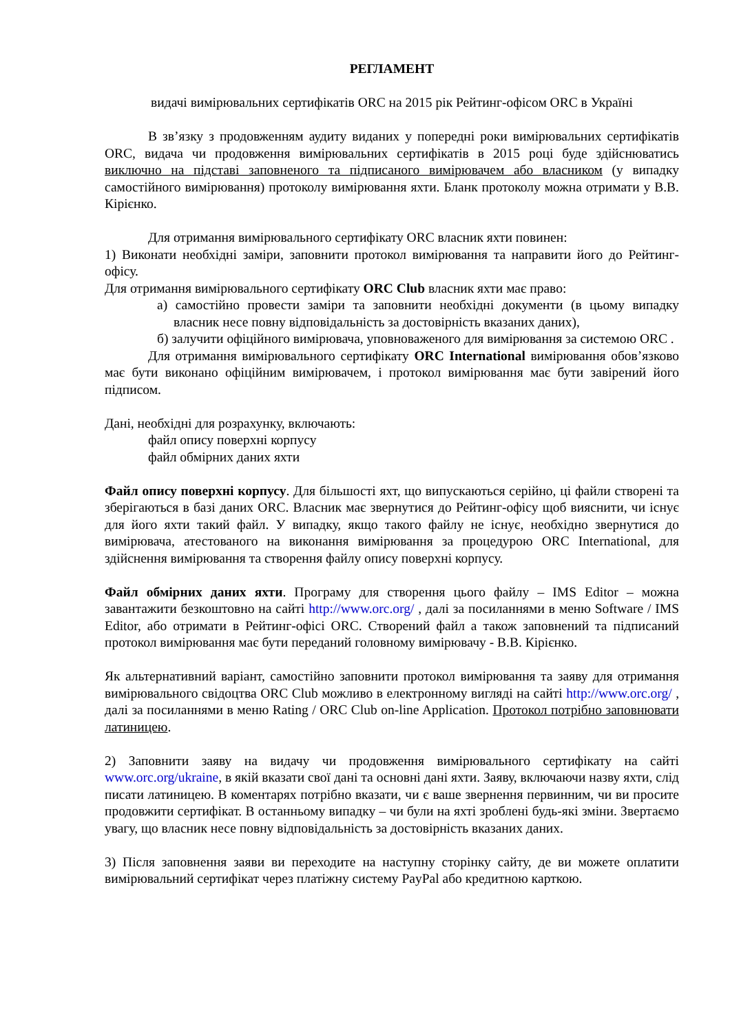РЕГЛАМЕНТ
видачі вимірювальних сертифікатів ORC на 2015 рік Рейтинг-офісом ORC в Україні
В зв’язку з продовженням аудиту виданих у попередні роки вимірювальних сертифікатів ORC, видача чи продовження вимірювальних сертифікатів в 2015 році буде здійснюватись виключно на підставі заповненого та підписаного вимірювачем або власником (у випадку самостійного вимірювання) протоколу вимірювання яхти. Бланк протоколу можна отримати у В.В. Кірієнко.
Для отримання вимірювального сертифікату ORC власник яхти повинен:
1) Виконати необхідні заміри, заповнити протокол вимірювання та направити його до Рейтинг-офісу.
Для отримання вимірювального сертифікату ORC Club власник яхти має право:
а) самостійно провести заміри та заповнити необхідні документи (в цьому випадку власник несе повну відповідальність за достовірність вказаних даних),
б) залучити офіційного вимірювача, уповноваженого для вимірювання за системою ORC .
Для отримання вимірювального сертифікату ORC International вимірювання обов’язково має бути виконано офіційним вимірювачем, і протокол вимірювання має бути завірений його підписом.
Дані, необхідні для розрахунку, включають:
файл опису поверхні корпусу
файл обмірних даних яхти
Файл опису поверхні корпусу. Для більшості яхт, що випускаються серійно, ці файли створені та зберігаються в базі даних ORC. Власник має звернутися до Рейтинг-офісу щоб вияснити, чи існує для його яхти такий файл. У випадку, якщо такого файлу не існує, необхідно звернутися до вимірювача, атестованого на виконання вимірювання за процедурою ORC International, для здійснення вимірювання та створення файлу опису поверхні корпусу.
Файл обмірних даних яхти. Програму для створення цього файлу – IMS Editor – можна завантажити безкоштовно на сайті http://www.orc.org/ , далі за посиланнями в меню Software / IMS Editor, або отримати в Рейтинг-офісі ORC. Створений файл а також заповнений та підписаний протокол вимірювання має бути переданий головному вимірювачу - В.В. Кірієнко.
Як альтернативний варіант, самостійно заповнити протокол вимірювання та заяву для отримання вимірювального свідоцтва ORC Club можливо в електронному вигляді на сайті http://www.orc.org/ , далі за посиланнями в меню Rating / ORC Club on-line Application. Протокол потрібно заповнювати латиницею.
2) Заповнити заяву на видачу чи продовження вимірювального сертифікату на сайті www.orc.org/ukraine, в якій вказати свої дані та основні дані яхти. Заяву, включаючи назву яхти, слід писати латиницею. В коментарях потрібно вказати, чи є ваше звернення первинним, чи ви просите продовжити сертифікат. В останньому випадку – чи були на яхті зроблені будь-які зміни. Звертаємо увагу, що власник несе повну відповідальність за достовірність вказаних даних.
3) Після заповнення заяви ви переходите на наступну сторінку сайту, де ви можете оплатити вимірювальний сертифікат через платіжну систему PayPal або кредитною карткою.